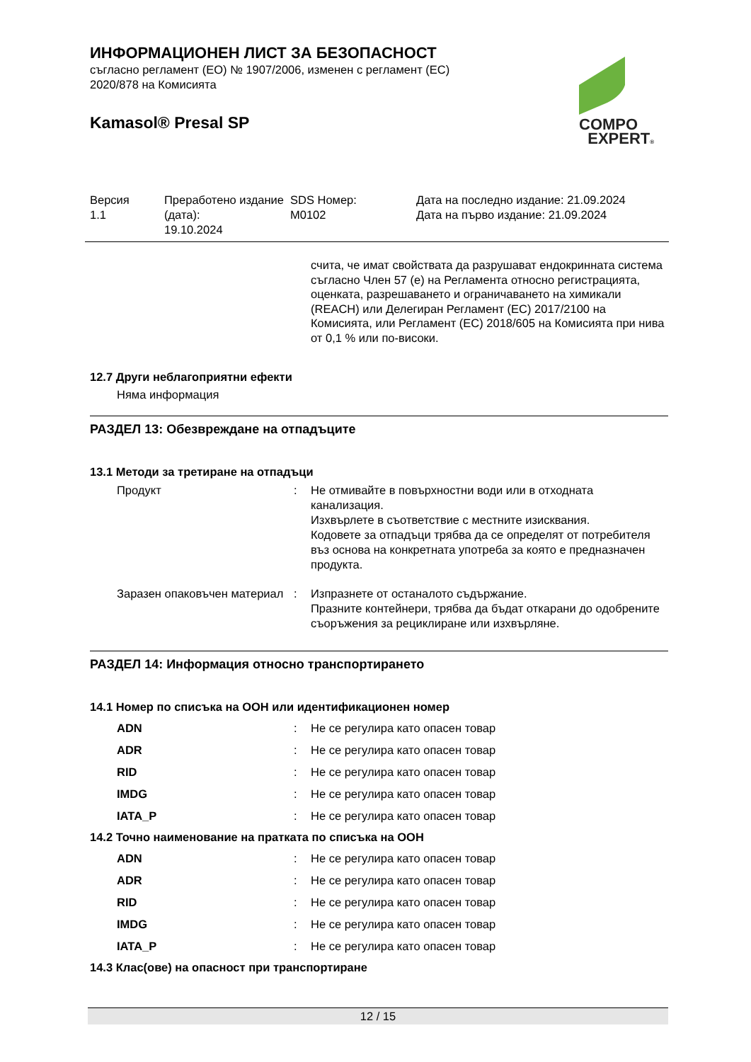ИНФОРМАЦИОНЕН ЛИСТ ЗА БЕЗОПАСНОСТ
съгласно регламент (ЕО) № 1907/2006, изменен с регламент (ЕС)
2020/878 на Комисията
Kamasol® Presal SP
| Версия 1.1 | Преработено издание (дата): 19.10.2024 | SDS Номер: M0102 | Дата на последно издание: 21.09.2024 Дата на първо издание: 21.09.2024 |
счита, че имат свойствата да разрушават ендокринната система съгласно Член 57 (е) на Регламента относно регистрацията, оценката, разрешаването и ограничаването на химикали (REACH) или Делегиран Регламент (ЕС) 2017/2100 на Комисията, или Регламент (ЕС) 2018/605 на Комисията при нива от 0,1 % или по-високи.
12.7 Други неблагоприятни ефекти
Няма информация
РАЗДЕЛ 13: Обезвреждане на отпадъците
13.1 Методи за третиране на отпадъци
| Продукт | : | Не отмивайте в повърхностни води или в отходната канализация. Изхвърлете в съответствие с местните изисквания. Кодовете за отпадъци трябва да се определят от потребителя въз основа на конкретната употреба за която е предназначен продукта. |
| Заразен опаковъчен материал | : | Изпразнете от останалото съдържание. Празните контейнери, трябва да бъдат откарани до одобрените съоръжения за рециклиране или изхвърляне. |
РАЗДЕЛ 14: Информация относно транспортирането
14.1 Номер по списъка на ООН или идентификационен номер
| ADN | : | Не се регулира като опасен товар |
| ADR | : | Не се регулира като опасен товар |
| RID | : | Не се регулира като опасен товар |
| IMDG | : | Не се регулира като опасен товар |
| IATA_P | : | Не се регулира като опасен товар |
14.2 Точно наименование на пратката по списъка на ООН
| ADN | : | Не се регулира като опасен товар |
| ADR | : | Не се регулира като опасен товар |
| RID | : | Не се регулира като опасен товар |
| IMDG | : | Не се регулира като опасен товар |
| IATA_P | : | Не се регулира като опасен товар |
14.3 Клас(ове) на опасност при транспортиране
COMPO
EXPERT®
12 / 15